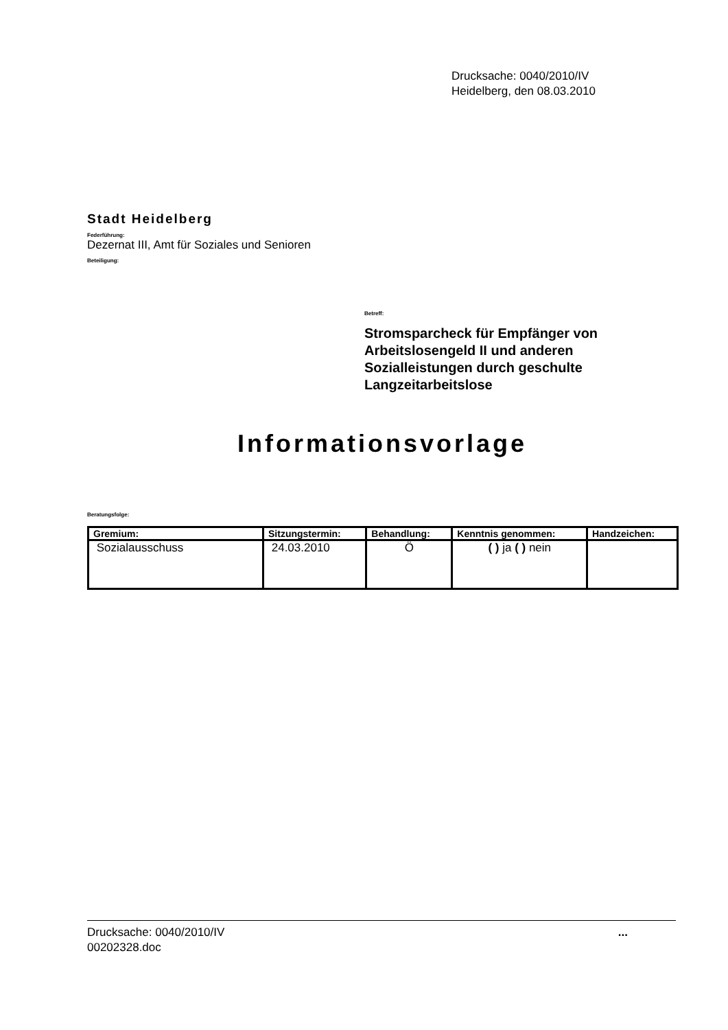Drucksache: 0040/2010/IV
Heidelberg, den 08.03.2010
Stadt Heidelberg
Federführung:
Dezernat III, Amt für Soziales und Senioren
Beteiligung:
Betreff:
Stromsparcheck für Empfänger von Arbeitslosengeld II und anderen Sozialleistungen durch geschulte Langzeitarbeitslose
Informationsvorlage
Beratungsfolge:
| Gremium: | Sitzungstermin: | Behandlung: | Kenntnis genommen: | Handzeichen: |
| --- | --- | --- | --- | --- |
| Sozialausschuss | 24.03.2010 | Ö | ( ) ja ( ) nein | |
Drucksache: 0040/2010/IV
00202328.doc
...